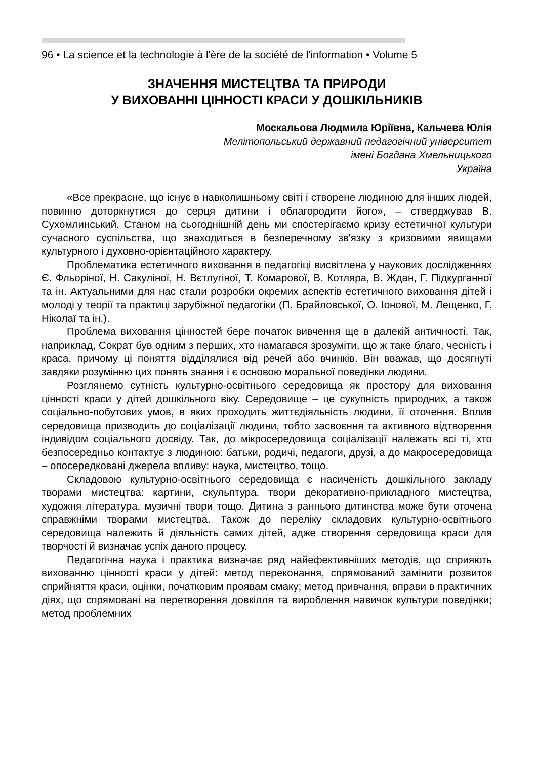96 • La science et la technologie à l'ère de la société de l'information • Volume 5
ЗНАЧЕННЯ МИСТЕЦТВА ТА ПРИРОДИ
У ВИХОВАННІ ЦІННОСТІ КРАСИ У ДОШКІЛЬНИКІВ
Москальова Людмила Юріївна, Кальчева Юлія
Мелітопольський державний педагогічний університет
імені Богдана Хмельницького
Україна
«Все прекрасне, що існує в навколишньому світі і створене людиною для інших людей, повинно доторкнутися до серця дитини і облагородити його», – стверджував В. Сухомлинський. Станом на сьогоднішній день ми спостерігаємо кризу естетичної культури сучасного суспільства, що знаходиться в безперечному зв'язку з кризовими явищами культурного і духовно-орієнтаційного характеру.
Проблематика естетичного виховання в педагогіці висвітлена у наукових дослідженнях Є. Фльоріної, Н. Сакуліної, Н. Вєтлугіної, Т. Комарової, В. Котляра, В. Ждан, Г. Підкурганної та ін. Актуальними для нас стали розробки окремих аспектів естетичного виховання дітей і молоді у теорії та практиці зарубіжної педагогіки (П. Брайловської, О. Іонової, М. Лещенко, Г. Ніколаї та ін.).
Проблема виховання цінностей бере початок вивчення ще в далекій античності. Так, наприклад, Сократ був одним з перших, хто намагався зрозуміти, що ж таке благо, чесність і краса, причому ці поняття відділялися від речей або вчинків. Він вважав, що досягнуті завдяки розумінню цих понять знання і є основою моральної поведінки людини.
Розглянемо сутність культурно-освітнього середовища як простору для виховання цінності краси у дітей дошкільного віку. Середовище – це сукупність природних, а також соціально-побутових умов, в яких проходить життєдіяльність людини, її оточення. Вплив середовища призводить до соціалізації людини, тобто засвоєння та активного відтворення індивідом соціального досвіду. Так, до мікросередовища соціалізації належать всі ті, хто безпосередньо контактує з людиною: батьки, родичі, педагоги, друзі, а до макросередовища – опосередковані джерела впливу: наука, мистецтво, тощо.
Складовою культурно-освітнього середовища є насиченість дошкільного закладу творами мистецтва: картини, скульптура, твори декоративно-прикладного мистецтва, художня література, музичні твори тощо. Дитина з раннього дитинства може бути оточена справжніми творами мистецтва. Також до переліку складових культурно-освітнього середовища належить й діяльність самих дітей, адже створення середовища краси для творчості й визначає успіх даного процесу.
Педагогічна наука і практика визначає ряд найефективніших методів, що сприяють вихованню цінності краси у дітей: метод переконання, спрямований замінити розвиток сприйняття краси, оцінки, початковим проявам смаку; метод привчання, вправи в практичних діях, що спрямовані на перетворення довкілля та вироблення навичок культури поведінки; метод проблемних